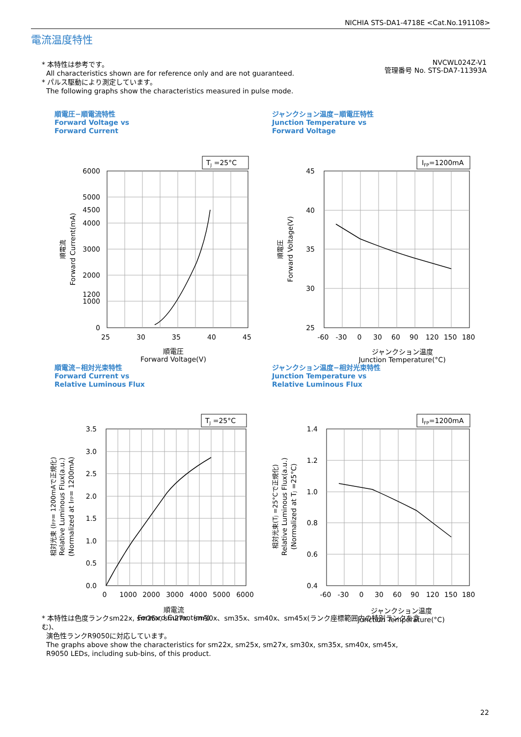NICHIA STS-DA1-4718E <Cat.No.191108>
電流温度特性
* 本特性は参考です。
All characteristics shown are for reference only and are not guaranteed.
* パルス駆動により測定しています。
The following graphs show the characteristics measured in pulse mode.
NVCWL024Z-V1
管理番号 No. STS-DA7-11393A
順電圧−順電流特性
Forward Voltage vs
Forward Current
TJ =25°C
6000
5000
4500
4000
3000
2000
1200
1000
0
25
30
35
40
45
順電圧
Forward Voltage(V)
順電流
Forward Current(mA)
ジャンクション温度−順電圧特性
Junction Temperature vs
Forward Voltage
IFP=1200mA
45
40
35
30
25
-60
-30
0
30
60
90
120
150
180
ジャンクション温度
Junction Temperature(°C)
順電圧
Forward Voltage(V)
順電流−相対光束特性
Forward Current vs
Relative Luminous Flux
TJ =25°C
3.5
3.0
2.5
2.0
1.5
1.0
0.5
0.0
0
1000
2000
3000
4000
5000
6000
順電流
Forward Current(mA)
相対光束 (IFP= 1200mAで正規化)
Relative Luminous Flux(a.u.)
(Normalized at IFP= 1200mA)
ジャンクション温度−相対光束特性
Junction Temperature vs
Relative Luminous Flux
IFP=1200mA
1.4
1.2
1.0
0.8
0.6
0.4
-60
-30
0
30
60
90
120
150
180
ジャンクション温度
Junction Temperature(°C)
相対光束(TJ =25°Cで正規化)
Relative Luminous Flux(a.u.)
(Normalized at TJ =25°C)
* 本特性は色度ランクsm22x, sm25x, sm27x、sm30x、sm35x、sm40x、sm45x(ランク座標範囲内の特別ランクを含む)、
演色性ランクR9050に対応しています。
The graphs above show the characteristics for sm22x, sm25x, sm27x, sm30x, sm35x, sm40x, sm45x,
R9050 LEDs, including sub-bins, of this product.
22